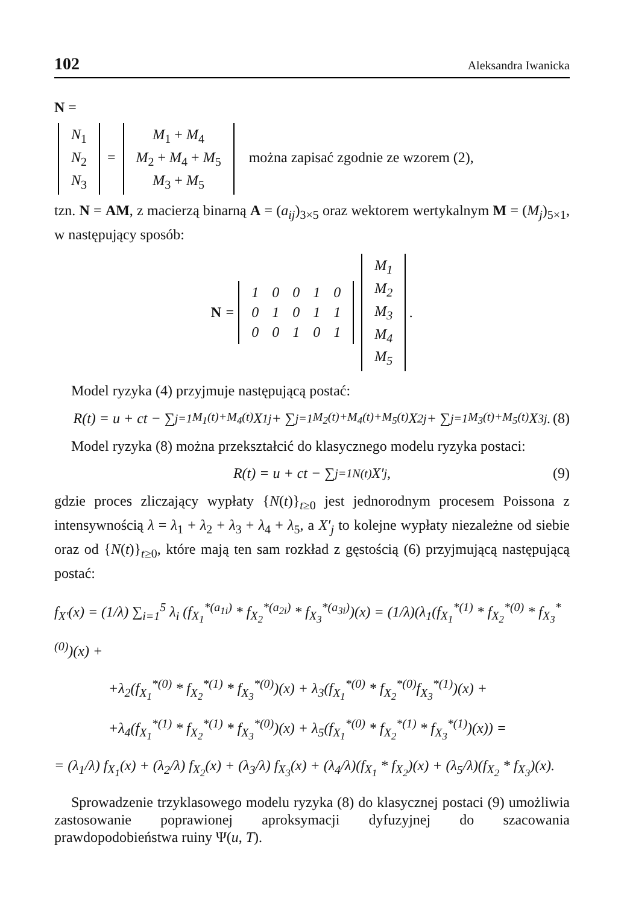102 Aleksandra Iwanicka
N =
| N<sub>1</sub> |
| N<sub>2</sub> |
| N<sub>3</sub> |
=
| M<sub>1</sub> + M<sub>4</sub> |
| M<sub>2</sub> + M<sub>4</sub> + M<sub>5</sub> |
| M<sub>3</sub> + M<sub>5</sub> |
można zapisać zgodnie ze wzorem (2),
tzn. N = AM, z macierzą binarną A = (a<sub>ij</sub>)<sub>3×5</sub> oraz wektorem wertykalnym M = (M<sub>j</sub>)<sub>5×1</sub>, w następujący sposób:
N =
| 1 | 0 | 0 | 1 | 0 |
| 0 | 1 | 0 | 1 | 1 |
| 0 | 0 | 1 | 0 | 1 |
| M<sub>1</sub> |
| M<sub>2</sub> |
| M<sub>3</sub> |
| M<sub>4</sub> |
| M<sub>5</sub> |
.
Model ryzyka (4) przyjmuje następującą postać:
R(t) = u + ct − ∑<sub>j=1</sub><sup>M<sub>1</sub>(t)+M<sub>4</sub>(t)</sup> X<sub>1j</sub> + ∑<sub>j=1</sub><sup>M<sub>2</sub>(t)+M<sub>4</sub>(t)+M<sub>5</sub>(t)</sup> X<sub>2j</sub> + ∑<sub>j=1</sub><sup>M<sub>3</sub>(t)+M<sub>5</sub>(t)</sup> X<sub>3j</sub>. (8)
Model ryzyka (8) można przekształcić do klasycznego modelu ryzyka postaci:
R(t) = u + ct − ∑<sub>j=1</sub><sup>N(t)</sup> X′<sub>j</sub>, (9)
gdzie proces zliczający wypłaty {N(t)}<sub>t≥0</sub> jest jednorodnym procesem Poissona z intensywnością λ = λ<sub>1</sub> + λ<sub>2</sub> + λ<sub>3</sub> + λ<sub>4</sub> + λ<sub>5</sub>, a X′<sub>j</sub> to kolejne wypłaty niezależne od siebie oraz od {N(t)}<sub>t≥0</sub>, które mają ten sam rozkład z gęstością (6) przyjmującą następującą postać:
f<sub>X′</sub>(x) = (1/λ) ∑<sub>i=1</sub><sup>5</sup> λ<sub>i</sub> (f<sub>X<sub>1</sub></sub><sup>*(a<sub>1i</sub>)</sup> * f<sub>X<sub>2</sub></sub><sup>*(a<sub>2i</sub>)</sup> * f<sub>X<sub>3</sub></sub><sup>*(a<sub>3i</sub>)</sup>)(x) = (1/λ)(λ<sub>1</sub>(f<sub>X<sub>1</sub></sub><sup>*(1)</sup> * f<sub>X<sub>2</sub></sub><sup>*(0)</sup> * f<sub>X<sub>3</sub></sub><sup>*(0)</sup>)(x) +
+λ<sub>2</sub>(f<sub>X<sub>1</sub></sub><sup>*(0)</sup> * f<sub>X<sub>2</sub></sub><sup>*(1)</sup> * f<sub>X<sub>3</sub></sub><sup>*(0)</sup>)(x) + λ<sub>3</sub>(f<sub>X<sub>1</sub></sub><sup>*(0)</sup> * f<sub>X<sub>2</sub></sub><sup>*(0)</sup>f<sub>X<sub>3</sub></sub><sup>*(1)</sup>)(x) +
+λ<sub>4</sub>(f<sub>X<sub>1</sub></sub><sup>*(1)</sup> * f<sub>X<sub>2</sub></sub><sup>*(1)</sup> * f<sub>X<sub>3</sub></sub><sup>*(0)</sup>)(x) + λ<sub>5</sub>(f<sub>X<sub>1</sub></sub><sup>*(0)</sup> * f<sub>X<sub>2</sub></sub><sup>*(1)</sup> * f<sub>X<sub>3</sub></sub><sup>*(1)</sup>)(x)) =
= (λ<sub>1</sub>/λ) f<sub>X<sub>1</sub></sub>(x) + (λ<sub>2</sub>/λ) f<sub>X<sub>2</sub></sub>(x) + (λ<sub>3</sub>/λ) f<sub>X<sub>3</sub></sub>(x) + (λ<sub>4</sub>/λ)(f<sub>X<sub>1</sub></sub> * f<sub>X<sub>2</sub></sub>)(x) + (λ<sub>5</sub>/λ)(f<sub>X<sub>2</sub></sub> * f<sub>X<sub>3</sub></sub>)(x).
Sprowadzenie trzyklasowego modelu ryzyka (8) do klasycznej postaci (9) umożliwia zastosowanie poprawionej aproksymacji dyfuzyjnej do szacowania prawdopodobieństwa ruiny Ψ(u, T).